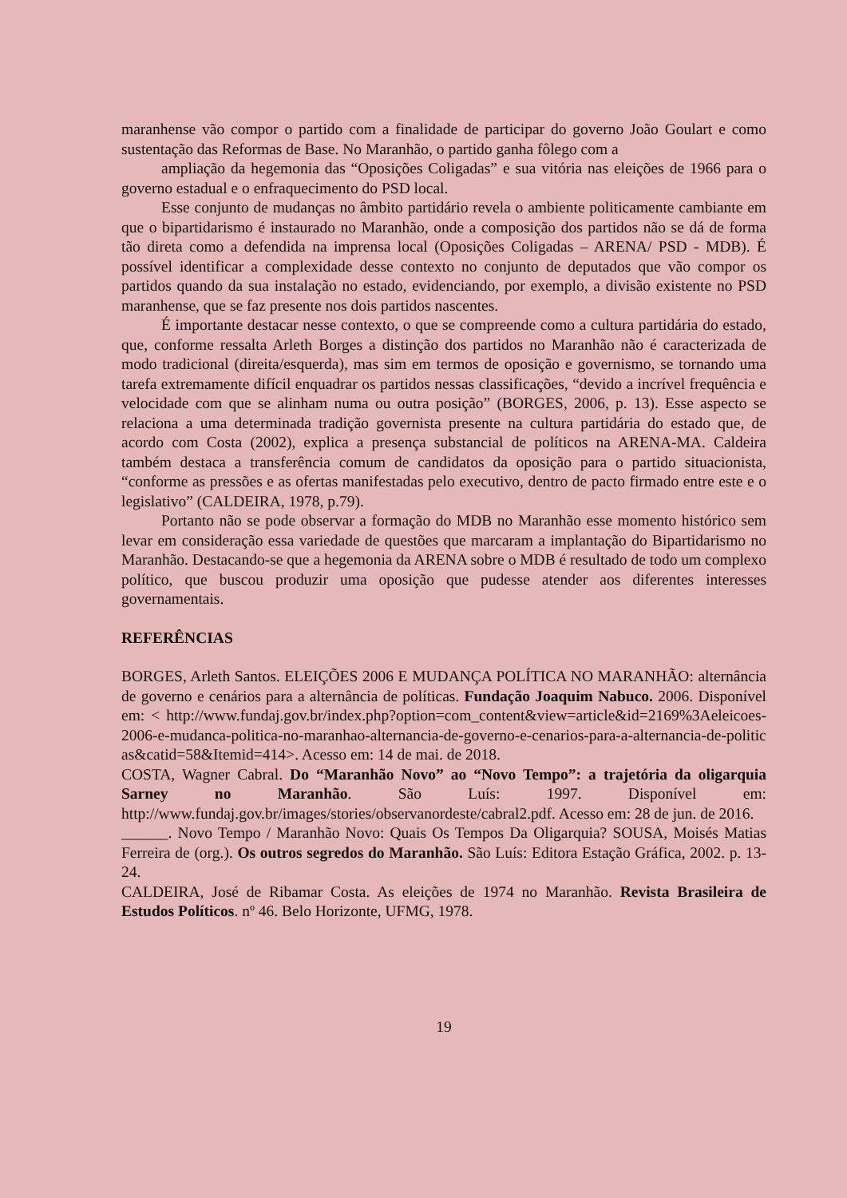maranhense vão compor o partido com a finalidade de participar do governo João Goulart e como sustentação das Reformas de Base. No Maranhão, o partido ganha fôlego com a
ampliação da hegemonia das “Oposições Coligadas” e sua vitória nas eleições de 1966 para o governo estadual e o enfraquecimento do PSD local.
Esse conjunto de mudanças no âmbito partidário revela o ambiente politicamente cambiante em que o bipartidarismo é instaurado no Maranhão, onde a composição dos partidos não se dá de forma tão direta como a defendida na imprensa local (Oposições Coligadas – ARENA/ PSD - MDB). É possível identificar a complexidade desse contexto no conjunto de deputados que vão compor os partidos quando da sua instalação no estado, evidenciando, por exemplo, a divisão existente no PSD maranhense, que se faz presente nos dois partidos nascentes.
É importante destacar nesse contexto, o que se compreende como a cultura partidária do estado, que, conforme ressalta Arleth Borges a distinção dos partidos no Maranhão não é caracterizada de modo tradicional (direita/esquerda), mas sim em termos de oposição e governismo, se tornando uma tarefa extremamente difícil enquadrar os partidos nessas classificações, “devido a incrível frequência e velocidade com que se alinham numa ou outra posição” (BORGES, 2006, p. 13). Esse aspecto se relaciona a uma determinada tradição governista presente na cultura partidária do estado que, de acordo com Costa (2002), explica a presença substancial de políticos na ARENA-MA. Caldeira também destaca a transferência comum de candidatos da oposição para o partido situacionista, “conforme as pressões e as ofertas manifestadas pelo executivo, dentro de pacto firmado entre este e o legislativo” (CALDEIRA, 1978, p.79).
Portanto não se pode observar a formação do MDB no Maranhão esse momento histórico sem levar em consideração essa variedade de questões que marcaram a implantação do Bipartidarismo no Maranhão. Destacando-se que a hegemonia da ARENA sobre o MDB é resultado de todo um complexo político, que buscou produzir uma oposição que pudesse atender aos diferentes interesses governamentais.
REFERÊNCIAS
BORGES, Arleth Santos. ELEIÇÕES 2006 E MUDANÇA POLÍTICA NO MARANHÃO: alternância de governo e cenários para a alternância de políticas. Fundação Joaquim Nabuco. 2006. Disponível em: < http://www.fundaj.gov.br/index.php?option=com_content&view=article&id=2169%3Aeleicoes-2006-e-mudanca-politica-no-maranhao-alternancia-de-governo-e-cenarios-para-a-alternancia-de-politicas&catid=58&Itemid=414>. Acesso em: 14 de mai. de 2018.
COSTA, Wagner Cabral. Do “Maranhão Novo” ao “Novo Tempo”: a trajetória da oligarquia Sarney no Maranhão. São Luís: 1997. Disponível em: http://www.fundaj.gov.br/images/stories/observanordeste/cabral2.pdf. Acesso em: 28 de jun. de 2016.
______. Novo Tempo / Maranhão Novo: Quais Os Tempos Da Oligarquia? SOUSA, Moisés Matias Ferreira de (org.). Os outros segredos do Maranhão. São Luís: Editora Estação Gráfica, 2002. p. 13-24.
CALDEIRA, José de Ribamar Costa. As eleições de 1974 no Maranhão. Revista Brasileira de Estudos Políticos. nº 46. Belo Horizonte, UFMG, 1978.
19